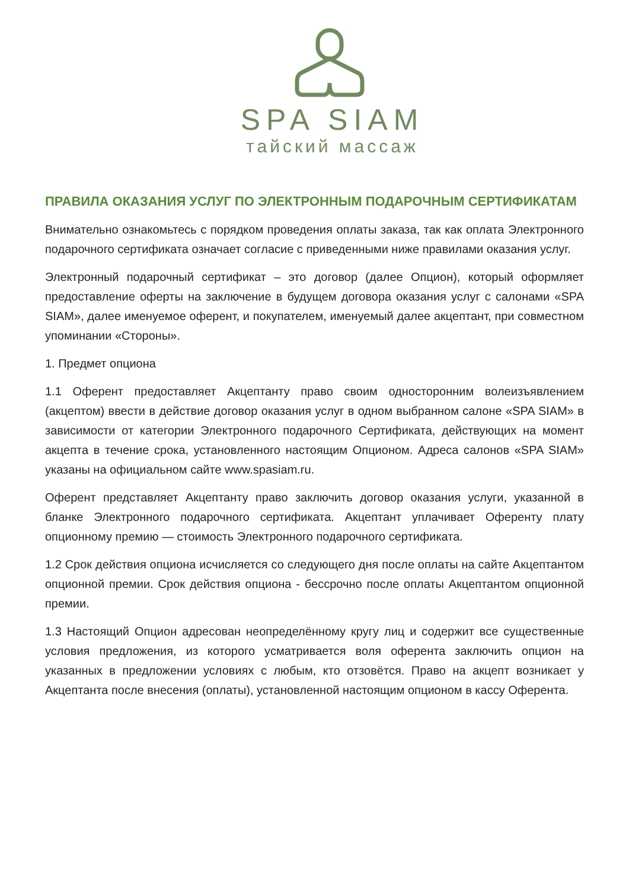SPA SIAM
тайский массаж
ПРАВИЛА ОКАЗАНИЯ УСЛУГ ПО ЭЛЕКТРОННЫМ ПОДАРОЧНЫМ СЕРТИФИКАТАМ
Внимательно ознакомьтесь с порядком проведения оплаты заказа, так как оплата Электронного подарочного сертификата означает согласие с приведенными ниже правилами оказания услуг.
Электронный подарочный сертификат – это договор (далее Опцион), который оформляет предоставление оферты на заключение в будущем договора оказания услуг с салонами «SPA SIAM», далее именуемое оферент, и покупателем, именуемый далее акцептант, при совместном упоминании «Стороны».
1. Предмет опциона
1.1 Оферент предоставляет Акцептанту право своим односторонним волеизъявлением (акцептом) ввести в действие договор оказания услуг в одном выбранном салоне «SPA SIAM» в зависимости от категории Электронного подарочного Сертификата, действующих на момент акцепта в течение срока, установленного настоящим Опционом. Адреса салонов «SPA SIAM» указаны на официальном сайте www.spasiam.ru.
Оферент представляет Акцептанту право заключить договор оказания услуги, указанной в бланке Электронного подарочного сертификата. Акцептант уплачивает Оференту плату опционному премию — стоимость Электронного подарочного сертификата.
1.2 Срок действия опциона исчисляется со следующего дня после оплаты на сайте Акцептантом опционной премии. Срок действия опциона - бессрочно после оплаты Акцептантом опционной премии.
1.3 Настоящий Опцион адресован неопределённому кругу лиц и содержит все существенные условия предложения, из которого усматривается воля оферента заключить опцион на указанных в предложении условиях с любым, кто отзовётся. Право на акцепт возникает у Акцептанта после внесения (оплаты), установленной настоящим опционом в кассу Оферента.